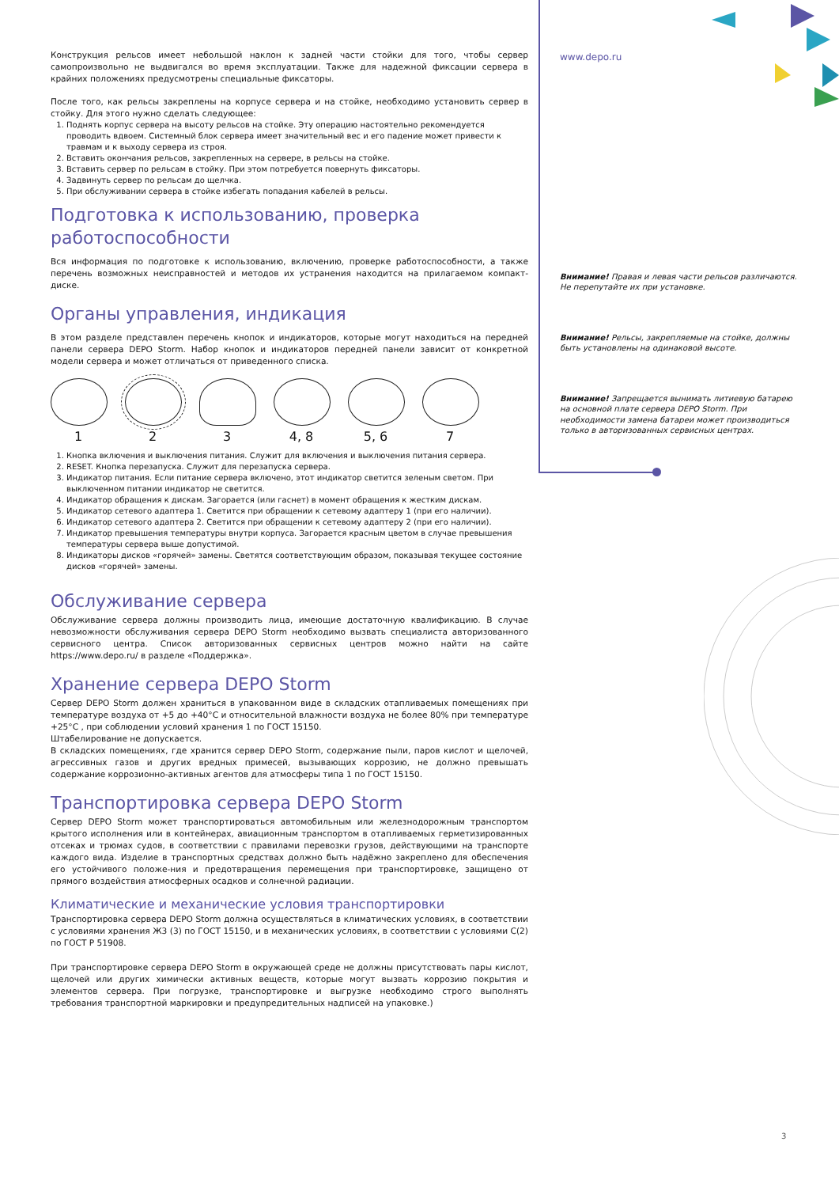Конструкция рельсов имеет небольшой наклон к задней части стойки для того, чтобы сервер самопроизвольно не выдвигался во время эксплуатации. Также для надежной фиксации сервера в крайних положениях предусмотрены специальные фиксаторы.
После того, как рельсы закреплены на корпусе сервера и на стойке, необходимо установить сервер в стойку. Для этого нужно сделать следующее:
1. Поднять корпус сервера на высоту рельсов на стойке. Эту операцию настоятельно рекомендуется проводить вдвоем. Системный блок сервера имеет значительный вес и его падение может привести к травмам и к выходу сервера из строя.
2. Вставить окончания рельсов, закрепленных на сервере, в рельсы на стойке.
3. Вставить сервер по рельсам в стойку. При этом потребуется повернуть фиксаторы.
4. Задвинуть сервер по рельсам до щелчка.
5. При обслуживании сервера в стойке избегать попадания кабелей в рельсы.
Подготовка к использованию, проверка работоспособности
Вся информация по подготовке к использованию, включению, проверке работоспособности, а также перечень возможных неисправностей и методов их устранения находится на прилагаемом компакт-диске.
Органы управления, индикация
В этом разделе представлен перечень кнопок и индикаторов, которые могут находиться на передней панели сервера DEPO Storm. Набор кнопок и индикаторов передней панели зависит от конкретной модели сервера и может отличаться от приведенного списка.
1 2 3 4, 8 5, 6 7
1. Кнопка включения и выключения питания. Служит для включения и выключения питания сервера.
2. RESET. Кнопка перезапуска. Служит для перезапуска сервера.
3. Индикатор питания. Если питание сервера включено, этот индикатор светится зеленым светом. При выключенном питании индикатор не светится.
4. Индикатор обращения к дискам. Загорается (или гаснет) в момент обращения к жестким дискам.
5. Индикатор сетевого адаптера 1. Светится при обращении к сетевому адаптеру 1 (при его наличии).
6. Индикатор сетевого адаптера 2. Светится при обращении к сетевому адаптеру 2 (при его наличии).
7. Индикатор превышения температуры внутри корпуса. Загорается красным цветом в случае превышения температуры сервера выше допустимой.
8. Индикаторы дисков «горячей» замены. Светятся соответствующим образом, показывая текущее состояние дисков «горячей» замены.
Обслуживание сервера
Обслуживание сервера должны производить лица, имеющие достаточную квалификацию. В случае невозможности обслуживания сервера DEPO Storm необходимо вызвать специалиста авторизованного сервисного центра. Список авторизованных сервисных центров можно найти на сайте https://www.depo.ru/ в разделе «Поддержка».
Хранение сервера DEPO Storm
Сервер DEPO Storm должен храниться в упакованном виде в складских отапливаемых помещениях при температуре воздуха от +5 до +40°C и относительной влажности воздуха не более 80% при температуре +25°C , при соблюдении условий хранения 1 по ГОСТ 15150.
Штабелирование не допускается.
В складских помещениях, где хранится сервер DEPO Storm, содержание пыли, паров кислот и щелочей, агрессивных газов и других вредных примесей, вызывающих коррозию, не должно превышать содержание коррозионно-активных агентов для атмосферы типа 1 по ГОСТ 15150.
Транспортировка сервера DEPO Storm
Сервер DEPO Storm может транспортироваться автомобильным или железнодорожным транспортом крытого исполнения или в контейнерах, авиационным транспортом в отапливаемых герметизированных отсеках и трюмах судов, в соответствии с правилами перевозки грузов, действующими на транспорте каждого вида. Изделие в транспортных средствах должно быть надёжно закреплено для обеспечения его устойчивого положе-ния и предотвращения перемещения при транспортировке, защищено от прямого воздействия атмосферных осадков и солнечной радиации.
Климатические и механические условия транспортировки
Транспортировка сервера DEPO Storm должна осуществляться в климатических условиях, в соответствии с условиями хранения Ж3 (3) по ГОСТ 15150, и в механических условиях, в соответствии с условиями С(2) по ГОСТ Р 51908.
При транспортировке сервера DEPO Storm в окружающей среде не должны присутствовать пары кислот, щелочей или других химически активных веществ, которые могут вызвать коррозию покрытия и элементов сервера. При погрузке, транспортировке и выгрузке необходимо строго выполнять требования транспортной маркировки и предупредительных надписей на упаковке.)
www.depo.ru
Внимание! Правая и левая части рельсов различаются. Не перепутайте их при установке.
Внимание! Рельсы, закрепляемые на стойке, должны быть установлены на одинаковой высоте.
Внимание! Запрещается вынимать литиевую батарею на основной плате сервера DEPO Storm. При необходимости замена батареи может производиться только в авторизованных сервисных центрах.
3